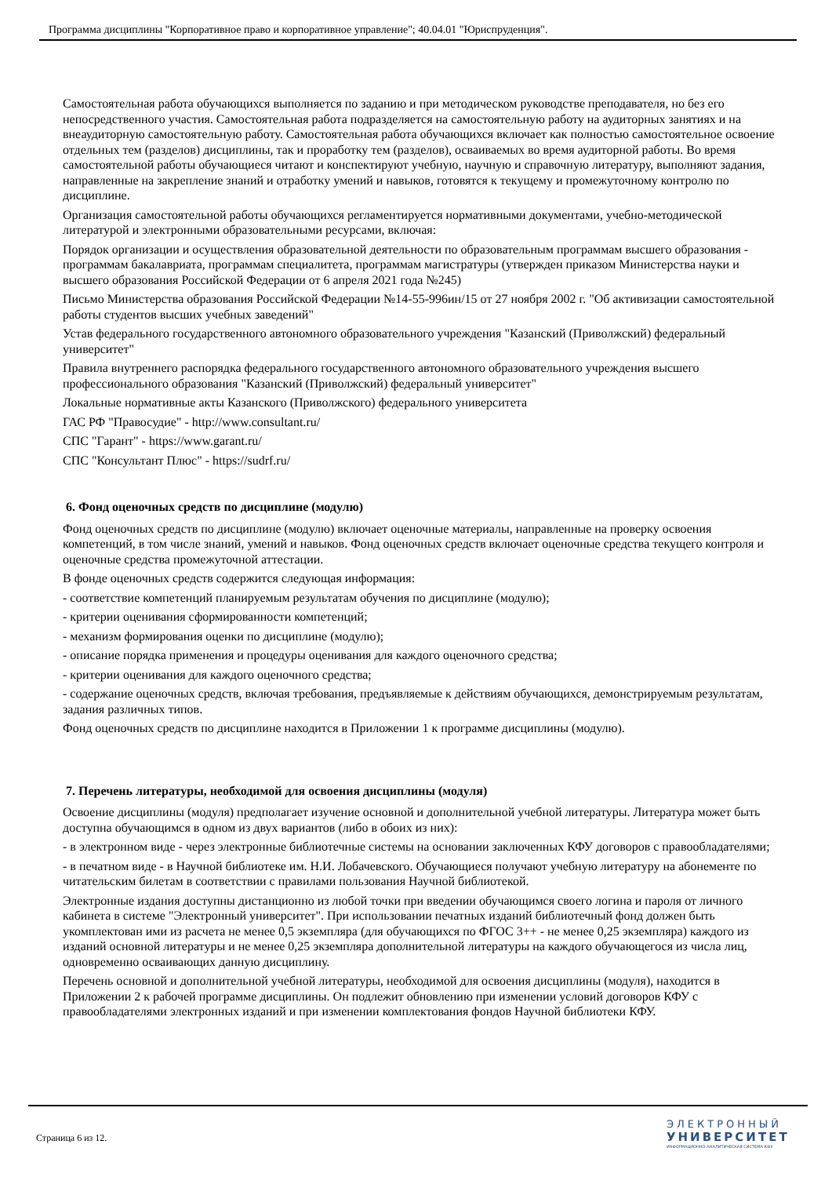Программа дисциплины "Корпоративное право и корпоративное управление"; 40.04.01 "Юриспруденция".
Самостоятельная работа обучающихся выполняется по заданию и при методическом руководстве преподавателя, но без его непосредственного участия. Самостоятельная работа подразделяется на самостоятельную работу на аудиторных занятиях и на внеаудиторную самостоятельную работу. Самостоятельная работа обучающихся включает как полностью самостоятельное освоение отдельных тем (разделов) дисциплины, так и проработку тем (разделов), осваиваемых во время аудиторной работы. Во время самостоятельной работы обучающиеся читают и конспектируют учебную, научную и справочную литературу, выполняют задания, направленные на закрепление знаний и отработку умений и навыков, готовятся к текущему и промежуточному контролю по дисциплине.
Организация самостоятельной работы обучающихся регламентируется нормативными документами, учебно-методической литературой и электронными образовательными ресурсами, включая:
Порядок организации и осуществления образовательной деятельности по образовательным программам высшего образования - программам бакалавриата, программам специалитета, программам магистратуры (утвержден приказом Министерства науки и высшего образования Российской Федерации от 6 апреля 2021 года №245)
Письмо Министерства образования Российской Федерации №14-55-996ин/15 от 27 ноября 2002 г. "Об активизации самостоятельной работы студентов высших учебных заведений"
Устав федерального государственного автономного образовательного учреждения "Казанский (Приволжский) федеральный университет"
Правила внутреннего распорядка федерального государственного автономного образовательного учреждения высшего профессионального образования "Казанский (Приволжский) федеральный университет"
Локальные нормативные акты Казанского (Приволжского) федерального университета
ГАС РФ "Правосудие" - http://www.consultant.ru/
СПС "Гарант" - https://www.garant.ru/
СПС "Консультант Плюс" - https://sudrf.ru/
6. Фонд оценочных средств по дисциплине (модулю)
Фонд оценочных средств по дисциплине (модулю) включает оценочные материалы, направленные на проверку освоения компетенций, в том числе знаний, умений и навыков. Фонд оценочных средств включает оценочные средства текущего контроля и оценочные средства промежуточной аттестации.
В фонде оценочных средств содержится следующая информация:
- соответствие компетенций планируемым результатам обучения по дисциплине (модулю);
- критерии оценивания сформированности компетенций;
- механизм формирования оценки по дисциплине (модулю);
- описание порядка применения и процедуры оценивания для каждого оценочного средства;
- критерии оценивания для каждого оценочного средства;
- содержание оценочных средств, включая требования, предъявляемые к действиям обучающихся, демонстрируемым результатам, задания различных типов.
Фонд оценочных средств по дисциплине находится в Приложении 1 к программе дисциплины (модулю).
7. Перечень литературы, необходимой для освоения дисциплины (модуля)
Освоение дисциплины (модуля) предполагает изучение основной и дополнительной учебной литературы. Литература может быть доступна обучающимся в одном из двух вариантов (либо в обоих из них):
- в электронном виде - через электронные библиотечные системы на основании заключенных КФУ договоров с правообладателями;
- в печатном виде - в Научной библиотеке им. Н.И. Лобачевского. Обучающиеся получают учебную литературу на абонементе по читательским билетам в соответствии с правилами пользования Научной библиотекой.
Электронные издания доступны дистанционно из любой точки при введении обучающимся своего логина и пароля от личного кабинета в системе "Электронный университет". При использовании печатных изданий библиотечный фонд должен быть укомплектован ими из расчета не менее 0,5 экземпляра (для обучающихся по ФГОС 3++ - не менее 0,25 экземпляра) каждого из изданий основной литературы и не менее 0,25 экземпляра дополнительной литературы на каждого обучающегося из числа лиц, одновременно осваивающих данную дисциплину.
Перечень основной и дополнительной учебной литературы, необходимой для освоения дисциплины (модуля), находится в Приложении 2 к рабочей программе дисциплины. Он подлежит обновлению при изменении условий договоров КФУ с правообладателями электронных изданий и при изменении комплектования фондов Научной библиотеки КФУ.
Страница 6 из 12.
ЭЛЕКТРОННЫЙ
УНИВЕРСИТЕТ
ИНФОРМАЦИОННО-АНАЛИТИЧЕСКАЯ СИСТЕМА КФУ